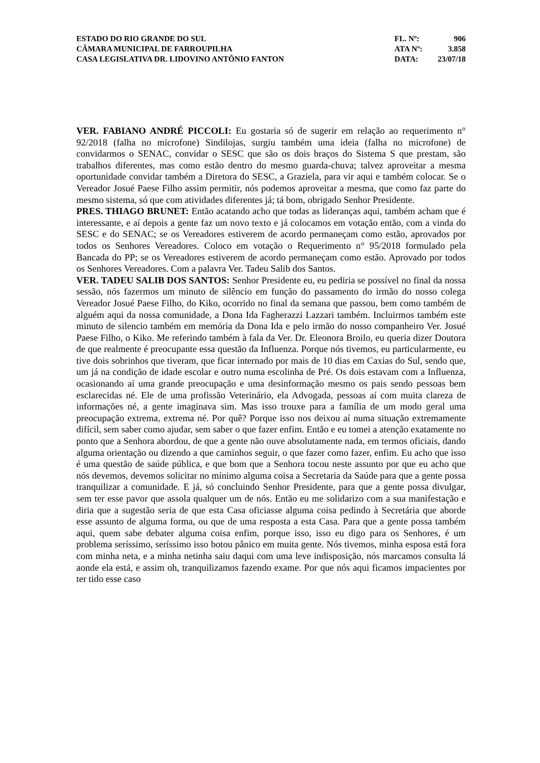ESTADO DO RIO GRANDE DO SUL FL. Nº: 906
CÂMARA MUNICIPAL DE FARROUPILHA ATA Nº: 3.858
CASA LEGISLATIVA DR. LIDOVINO ANTÔNIO FANTON DATA: 23/07/18
VER. FABIANO ANDRÉ PICCOLI: Eu gostaria só de sugerir em relação ao requerimento n° 92/2018 (falha no microfone) Sindilojas, surgiu também uma ideia (falha no microfone) de convidarmos o SENAC, convidar o SESC que são os dois braços do Sistema S que prestam, são trabalhos diferentes, mas como estão dentro do mesmo guarda-chuva; talvez aproveitar a mesma oportunidade convidar também a Diretora do SESC, a Graziela, para vir aqui e também colocar. Se o Vereador Josué Paese Filho assim permitir, nós podemos aproveitar a mesma, que como faz parte do mesmo sistema, só que com atividades diferentes já; tá bom, obrigado Senhor Presidente.
PRES. THIAGO BRUNET: Então acatando acho que todas as lideranças aqui, também acham que é interessante, e aí depois a gente faz um novo texto e já colocamos em votação então, com a vinda do SESC e do SENAC; se os Vereadores estiverem de acordo permaneçam como estão, aprovados por todos os Senhores Vereadores. Coloco em votação o Requerimento n° 95/2018 formulado pela Bancada do PP; se os Vereadores estiverem de acordo permaneçam como estão. Aprovado por todos os Senhores Vereadores. Com a palavra Ver. Tadeu Salib dos Santos.
VER. TADEU SALIB DOS SANTOS: Senhor Presidente eu, eu pediria se possível no final da nossa sessão, nós fazermos um minuto de silêncio em função do passamento do irmão do nosso colega Vereador Josué Paese Filho, do Kiko, ocorrido no final da semana que passou, bem como também de alguém aqui da nossa comunidade, a Dona Ida Fagherazzi Lazzari também. Incluirmos também este minuto de silencio também em memória da Dona Ida e pelo irmão do nosso companheiro Ver. Josué Paese Filho, o Kiko. Me referindo também à fala da Ver. Dr. Eleonora Broilo, eu queria dizer Doutora de que realmente é preocupante essa questão da Influenza. Porque nós tivemos, eu particularmente, eu tive dois sobrinhos que tiveram, que ficar internado por mais de 10 dias em Caxias do Sul, sendo que, um já na condição de idade escolar e outro numa escolinha de Pré. Os dois estavam com a Influenza, ocasionando aí uma grande preocupação e uma desinformação mesmo os pais sendo pessoas bem esclarecidas né. Ele de uma profissão Veterinário, ela Advogada, pessoas aí com muita clareza de informações né, a gente imaginava sim. Mas isso trouxe para a família de um modo geral uma preocupação extrema, extrema né. Por quê? Porque isso nos deixou aí numa situação extremamente difícil, sem saber como ajudar, sem saber o que fazer enfim. Então e eu tomei a atenção exatamente no ponto que a Senhora abordou, de que a gente não ouve absolutamente nada, em termos oficiais, dando alguma orientação ou dizendo a que caminhos seguir, o que fazer como fazer, enfim. Eu acho que isso é uma questão de saúde pública, e que bom que a Senhora tocou neste assunto por que eu acho que nós devemos, devemos solicitar no mínimo alguma coisa a Secretaria da Saúde para que a gente possa tranquilizar a comunidade. E já, só concluindo Senhor Presidente, para que a gente possa divulgar, sem ter esse pavor que assola qualquer um de nós. Então eu me solidarizo com a sua manifestação e diria que a sugestão seria de que esta Casa oficiasse alguma coisa pedindo à Secretária que aborde esse assunto de alguma forma, ou que de uma resposta a esta Casa. Para que a gente possa também aqui, quem sabe debater alguma coisa enfim, porque isso, isso eu digo para os Senhores, é um problema seríssimo, seríssimo isso botou pânico em muita gente. Nós tivemos, minha esposa está fora com minha neta, e a minha netinha saiu daqui com uma leve indisposição, nós marcamos consulta lá aonde ela está, e assim oh, tranquilizamos fazendo exame. Por que nós aqui ficamos impacientes por ter tido esse caso